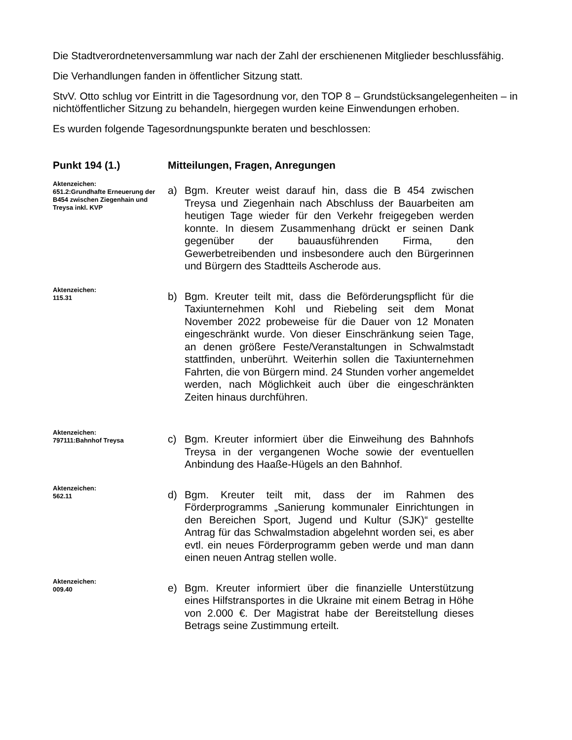Die Stadtverordnetenversammlung war nach der Zahl der erschienenen Mitglieder beschlussfähig.
Die Verhandlungen fanden in öffentlicher Sitzung statt.
StvV. Otto schlug vor Eintritt in die Tagesordnung vor, den TOP 8 – Grundstücksangelegenheiten – in nichtöffentlicher Sitzung zu behandeln, hiergegen wurden keine Einwendungen erhoben.
Es wurden folgende Tagesordnungspunkte beraten und beschlossen:
Punkt 194 (1.) Mitteilungen, Fragen, Anregungen
Aktenzeichen:
651.2:Grundhafte Erneuerung der B454 zwischen Ziegenhain und Treysa inkl. KVP
a) Bgm. Kreuter weist darauf hin, dass die B 454 zwischen Treysa und Ziegenhain nach Abschluss der Bauarbeiten am heutigen Tage wieder für den Verkehr freigegeben werden konnte. In diesem Zusammenhang drückt er seinen Dank gegenüber der bauausführenden Firma, den Gewerbetreibenden und insbesondere auch den Bürgerinnen und Bürgern des Stadtteils Ascherode aus.
Aktenzeichen:
115.31
b) Bgm. Kreuter teilt mit, dass die Beförderungspflicht für die Taxiunternehmen Kohl und Riebeling seit dem Monat November 2022 probeweise für die Dauer von 12 Monaten eingeschränkt wurde. Von dieser Einschränkung seien Tage, an denen größere Feste/Veranstaltungen in Schwalmstadt stattfinden, unberührt. Weiterhin sollen die Taxiunternehmen Fahrten, die von Bürgern mind. 24 Stunden vorher angemeldet werden, nach Möglichkeit auch über die eingeschränkten Zeiten hinaus durchführen.
Aktenzeichen:
797111:Bahnhof Treysa
c) Bgm. Kreuter informiert über die Einweihung des Bahnhofs Treysa in der vergangenen Woche sowie der eventuellen Anbindung des Haaße-Hügels an den Bahnhof.
Aktenzeichen:
562.11
d) Bgm. Kreuter teilt mit, dass der im Rahmen des Förderprogramms „Sanierung kommunaler Einrichtungen in den Bereichen Sport, Jugend und Kultur (SJK)“ gestellte Antrag für das Schwalmstadion abgelehnt worden sei, es aber evtl. ein neues Förderprogramm geben werde und man dann einen neuen Antrag stellen wolle.
Aktenzeichen:
009.40
e) Bgm. Kreuter informiert über die finanzielle Unterstützung eines Hilfstransportes in die Ukraine mit einem Betrag in Höhe von 2.000 €. Der Magistrat habe der Bereitstellung dieses Betrags seine Zustimmung erteilt.